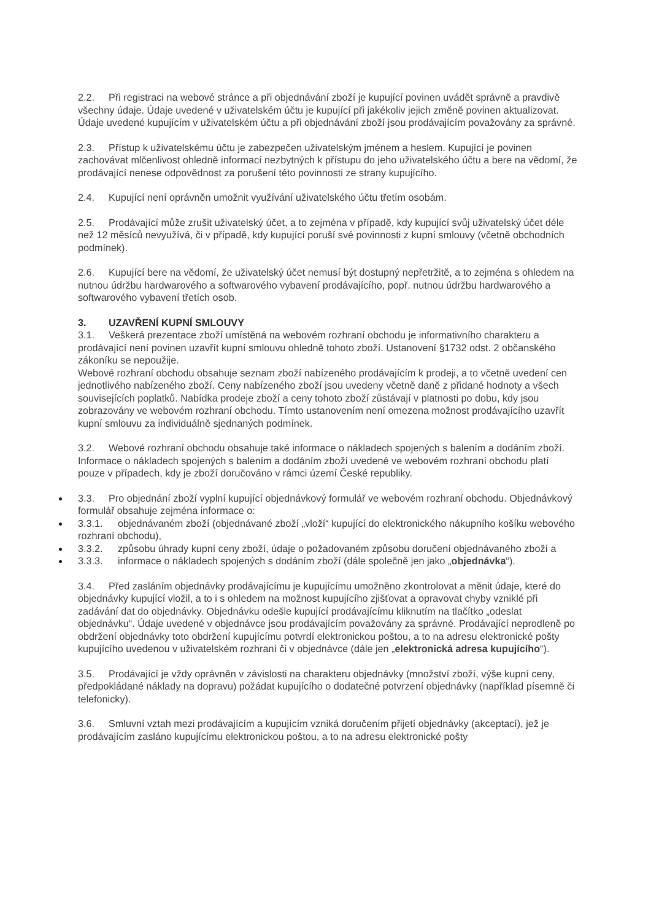2.2. Při registraci na webové stránce a při objednávání zboží je kupující povinen uvádět správně a pravdivě všechny údaje. Údaje uvedené v uživatelském účtu je kupující při jakékoliv jejich změně povinen aktualizovat. Údaje uvedené kupujícím v uživatelském účtu a při objednávání zboží jsou prodávajícím považovány za správné.
2.3. Přístup k uživatelskému účtu je zabezpečen uživatelským jménem a heslem. Kupující je povinen zachovávat mlčenlivost ohledně informací nezbytných k přístupu do jeho uživatelského účtu a bere na vědomí, že prodávající nenese odpovědnost za porušení této povinnosti ze strany kupujícího.
2.4. Kupující není oprávněn umožnit využívání uživatelského účtu třetím osobám.
2.5. Prodávající může zrušit uživatelský účet, a to zejména v případě, kdy kupující svůj uživatelský účet déle než 12 měsíců nevyužívá, či v případě, kdy kupující poruší své povinnosti z kupní smlouvy (včetně obchodních podmínek).
2.6. Kupující bere na vědomí, že uživatelský účet nemusí být dostupný nepřetržitě, a to zejména s ohledem na nutnou údržbu hardwarového a softwarového vybavení prodávajícího, popř. nutnou údržbu hardwarového a softwarového vybavení třetích osob.
3. UZAVŘENÍ KUPNÍ SMLOUVY
3.1. Veškerá prezentace zboží umístěná na webovém rozhraní obchodu je informativního charakteru a prodávající není povinen uzavřít kupní smlouvu ohledně tohoto zboží. Ustanovení §1732 odst. 2 občanského zákoníku se nepoužije.
Webové rozhraní obchodu obsahuje seznam zboží nabízeného prodávajícím k prodeji, a to včetně uvedení cen jednotlivého nabízeného zboží. Ceny nabízeného zboží jsou uvedeny včetně daně z přidané hodnoty a všech souvisejících poplatků. Nabídka prodeje zboží a ceny tohoto zboží zůstávají v platnosti po dobu, kdy jsou zobrazovány ve webovém rozhraní obchodu. Tímto ustanovením není omezena možnost prodávajícího uzavřít kupní smlouvu za individuálně sjednaných podmínek.
3.2. Webové rozhraní obchodu obsahuje také informace o nákladech spojených s balením a dodáním zboží. Informace o nákladech spojených s balením a dodáním zboží uvedené ve webovém rozhraní obchodu platí pouze v případech, kdy je zboží doručováno v rámci území České republiky.
3.3. Pro objednání zboží vyplní kupující objednávkový formulář ve webovém rozhraní obchodu. Objednávkový formulář obsahuje zejména informace o:
3.3.1. objednávaném zboží (objednávané zboží „vloží“ kupující do elektronického nákupního košíku webového rozhraní obchodu),
3.3.2. způsobu úhrady kupní ceny zboží, údaje o požadovaném způsobu doručení objednávaného zboží a
3.3.3. informace o nákladech spojených s dodáním zboží (dále společně jen jako „objednávka“).
3.4. Před zasláním objednávky prodávajícímu je kupujícímu umožněno zkontrolovat a měnit údaje, které do objednávky kupující vložil, a to i s ohledem na možnost kupujícího zjišťovat a opravovat chyby vzniklé při zadávání dat do objednávky. Objednávku odešle kupující prodávajícímu kliknutím na tlačítko „odeslat objednávku“. Údaje uvedené v objednávce jsou prodávajícím považovány za správné. Prodávající neprodleně po obdržení objednávky toto obdržení kupujícímu potvrdí elektronickou poštou, a to na adresu elektronické pošty kupujícího uvedenou v uživatelském rozhraní či v objednávce (dále jen „elektronická adresa kupujícího“).
3.5. Prodávající je vždy oprávněn v závislosti na charakteru objednávky (množství zboží, výše kupní ceny, předpokládané náklady na dopravu) požádat kupujícího o dodatečné potvrzení objednávky (například písemně či telefonicky).
3.6. Smluvní vztah mezi prodávajícím a kupujícím vzniká doručením přijetí objednávky (akceptací), jež je prodávajícím zasláno kupujícímu elektronickou poštou, a to na adresu elektronické pošty